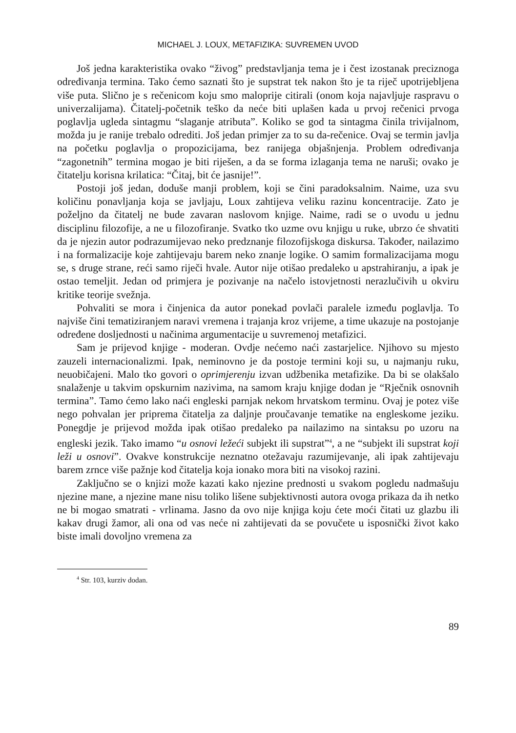MICHAEL J. LOUX, METAFIZIKA: SUVREMEN UVOD
Još jedna karakteristika ovako “živog” predstavljanja tema je i čest izostanak preciznoga određivanja termina. Tako ćemo saznati što je supstrat tek nakon što je ta riječ upotrijebljena više puta. Slično je s rečenicom koju smo maloprije citirali (onom koja najavljuje raspravu o univerzalijama). Čitatelj-početnik teško da neće biti uplašen kada u prvoj rečenici prvoga poglavlja ugleda sintagmu “slaganje atributa”. Koliko se god ta sintagma činila trivijalnom, možda ju je ranije trebalo odrediti. Još jedan primjer za to su da-rečenice. Ovaj se termin javlja na početku poglavlja o propozicijama, bez ranijega objašnjenja. Problem određivanja “zagonetnih” termina mogao je biti riješen, a da se forma izlaganja tema ne naruši; ovako je čitatelju korisna krilatica: “Čitaj, bit će jasnije!”.
Postoji još jedan, doduše manji problem, koji se čini paradoksalnim. Naime, uza svu količinu ponavljanja koja se javljaju, Loux zahtijeva veliku razinu koncentracije. Zato je poželjno da čitatelj ne bude zavaran naslovom knjige. Naime, radi se o uvodu u jednu disciplinu filozofije, a ne u filozofiranje. Svatko tko uzme ovu knjigu u ruke, ubrzo će shvatiti da je njezin autor podrazumijevao neko predznanje filozofijskoga diskursa. Također, nailazimo i na formalizacije koje zahtijevaju barem neko znanje logike. O samim formalizacijama mogu se, s druge strane, reći samo riječi hvale. Autor nije otišao predaleko u apstrahiranju, a ipak je ostao temeljit. Jedan od primjera je pozivanje na načelo istovjetnosti nerazlučivih u okviru kritike teorije svežnja.
Pohvaliti se mora i činjenica da autor ponekad povlači paralele između poglavlja. To najviše čini tematiziranjem naravi vremena i trajanja kroz vrijeme, a time ukazuje na postojanje određene dosljednosti u načinima argumentacije u suvremenoj metafizici.
Sam je prijevod knjige - moderan. Ovdje nećemo naći zastarjelice. Njihovo su mjesto zauzeli internacionalizmi. Ipak, neminovno je da postoje termini koji su, u najmanju ruku, neuobičajeni. Malo tko govori o oprimjerenju izvan udžbenika metafizike. Da bi se olakšalo snalaženje u takvim opskurnim nazivima, na samom kraju knjige dodan je “Rječnik osnovnih termina”. Tamo ćemo lako naći engleski parnjak nekom hrvatskom terminu. Ovaj je potez više nego pohvalan jer priprema čitatelja za daljnje proučavanje tematike na engleskome jeziku. Ponegdje je prijevod možda ipak otišao predaleko pa nailazimo na sintaksu po uzoru na engleski jezik. Tako imamo “u osnovi ležeći subjekt ili supstrat”<sup>4</sup>, a ne “subjekt ili supstrat koji leži u osnovi”. Ovakve konstrukcije neznatno otežavaju razumijevanje, ali ipak zahtijevaju barem zrnce više pažnje kod čitatelja koja ionako mora biti na visokoj razini.
Zaključno se o knjizi može kazati kako njezine prednosti u svakom pogledu nadmašuju njezine mane, a njezine mane nisu toliko lišene subjektivnosti autora ovoga prikaza da ih netko ne bi mogao smatrati - vrlinama. Jasno da ovo nije knjiga koju ćete moći čitati uz glazbu ili kakav drugi žamor, ali ona od vas neće ni zahtijevati da se povučete u isposnički život kako biste imali dovoljno vremena za
<sup>4</sup> Str. 103, kurziv dodan.
89